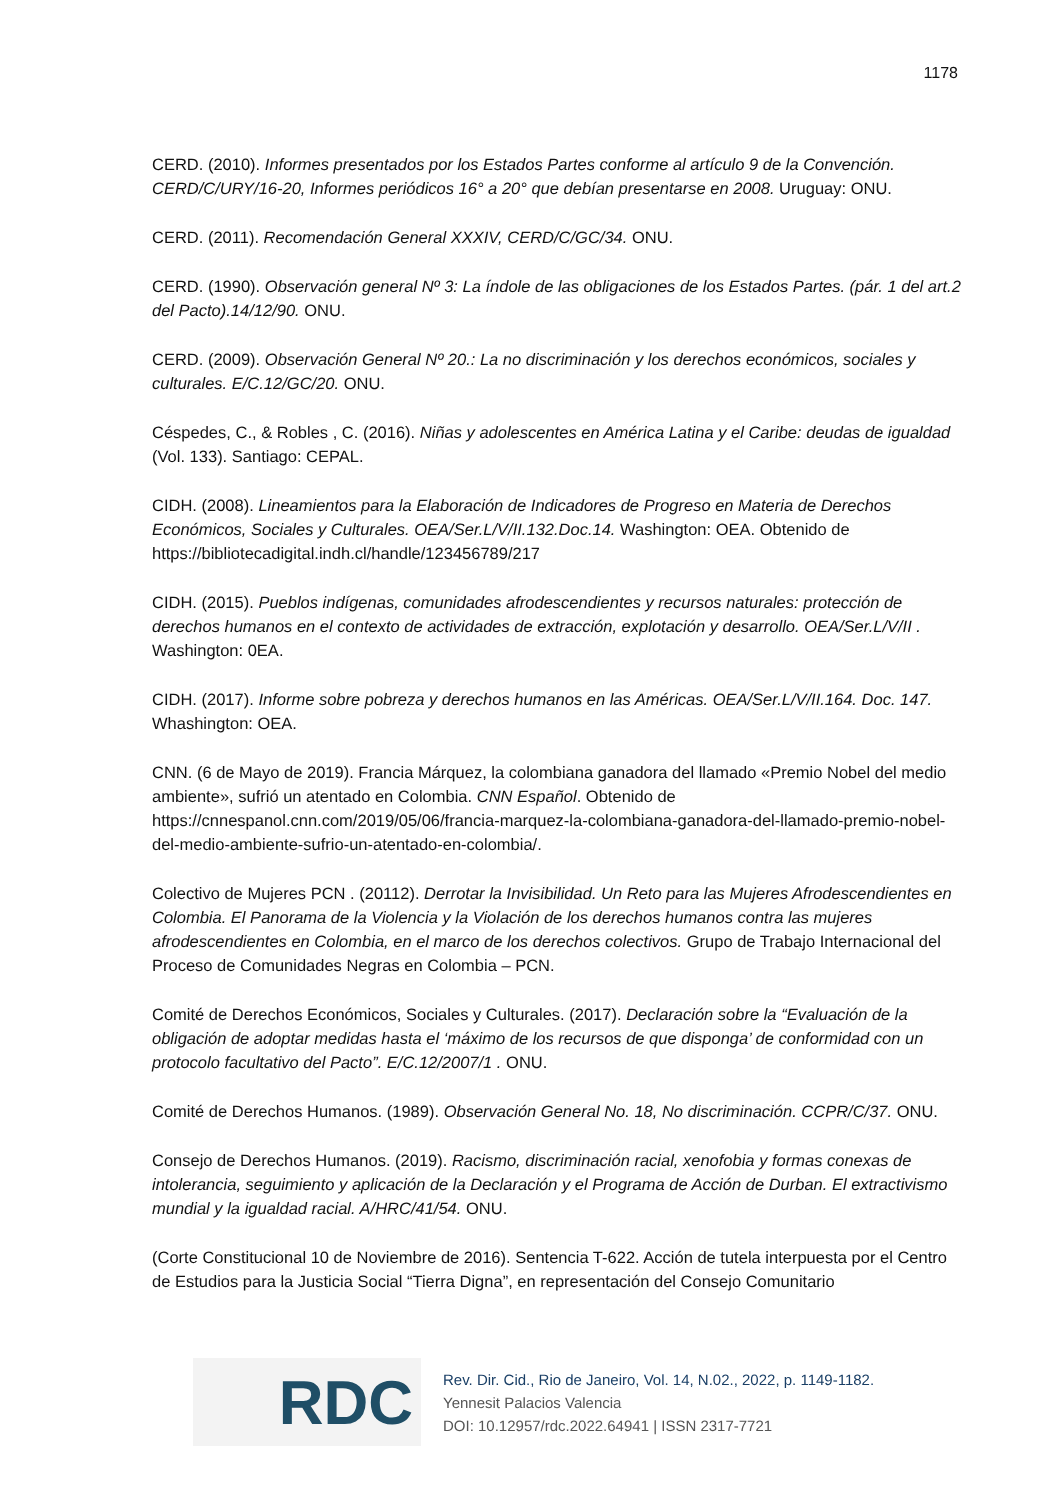1178
CERD. (2010). Informes presentados por los Estados Partes conforme al artículo 9 de la Convención. CERD/C/URY/16-20, Informes periódicos 16° a 20° que debían presentarse en 2008. Uruguay: ONU.
CERD. (2011). Recomendación General XXXIV, CERD/C/GC/34. ONU.
CERD. (1990). Observación general Nº 3: La índole de las obligaciones de los Estados Partes. (pár. 1 del art.2 del Pacto).14/12/90. ONU.
CERD. (2009). Observación General Nº 20.: La no discriminación y los derechos económicos, sociales y culturales. E/C.12/GC/20. ONU.
Céspedes, C., & Robles , C. (2016). Niñas y adolescentes en América Latina y el Caribe: deudas de igualdad (Vol. 133). Santiago: CEPAL.
CIDH. (2008). Lineamientos para la Elaboración de Indicadores de Progreso en Materia de Derechos Económicos, Sociales y Culturales. OEA/Ser.L/V/II.132.Doc.14. Washington: OEA. Obtenido de https://bibliotecadigital.indh.cl/handle/123456789/217
CIDH. (2015). Pueblos indígenas, comunidades afrodescendientes y recursos naturales: protección de derechos humanos en el contexto de actividades de extracción, explotación y desarrollo. OEA/Ser.L/V/II . Washington: 0EA.
CIDH. (2017). Informe sobre pobreza y derechos humanos en las Américas. OEA/Ser.L/V/II.164. Doc. 147. Whashington: OEA.
CNN. (6 de Mayo de 2019). Francia Márquez, la colombiana ganadora del llamado «Premio Nobel del medio ambiente», sufrió un atentado en Colombia. CNN Español. Obtenido de https://cnnespanol.cnn.com/2019/05/06/francia-marquez-la-colombiana-ganadora-del-llamado-premio-nobel-del-medio-ambiente-sufrio-un-atentado-en-colombia/.
Colectivo de Mujeres PCN . (20112). Derrotar la Invisibilidad. Un Reto para las Mujeres Afrodescendientes en Colombia. El Panorama de la Violencia y la Violación de los derechos humanos contra las mujeres afrodescendientes en Colombia, en el marco de los derechos colectivos. Grupo de Trabajo Internacional del Proceso de Comunidades Negras en Colombia – PCN.
Comité de Derechos Económicos, Sociales y Culturales. (2017). Declaración sobre la “Evaluación de la obligación de adoptar medidas hasta el ‘máximo de los recursos de que disponga’ de conformidad con un protocolo facultativo del Pacto”. E/C.12/2007/1 . ONU.
Comité de Derechos Humanos. (1989). Observación General No. 18, No discriminación. CCPR/C/37. ONU.
Consejo de Derechos Humanos. (2019). Racismo, discriminación racial, xenofobia y formas conexas de intolerancia, seguimiento y aplicación de la Declaración y el Programa de Acción de Durban. El extractivismo mundial y la igualdad racial. A/HRC/41/54. ONU.
(Corte Constitucional 10 de Noviembre de 2016). Sentencia T-622. Acción de tutela interpuesta por el Centro de Estudios para la Justicia Social “Tierra Digna”, en representación del Consejo Comunitario
RDC
Rev. Dir. Cid., Rio de Janeiro, Vol. 14, N.02., 2022, p. 1149-1182.
Yennesit Palacios Valencia
DOI: 10.12957/rdc.2022.64941 | ISSN 2317-7721